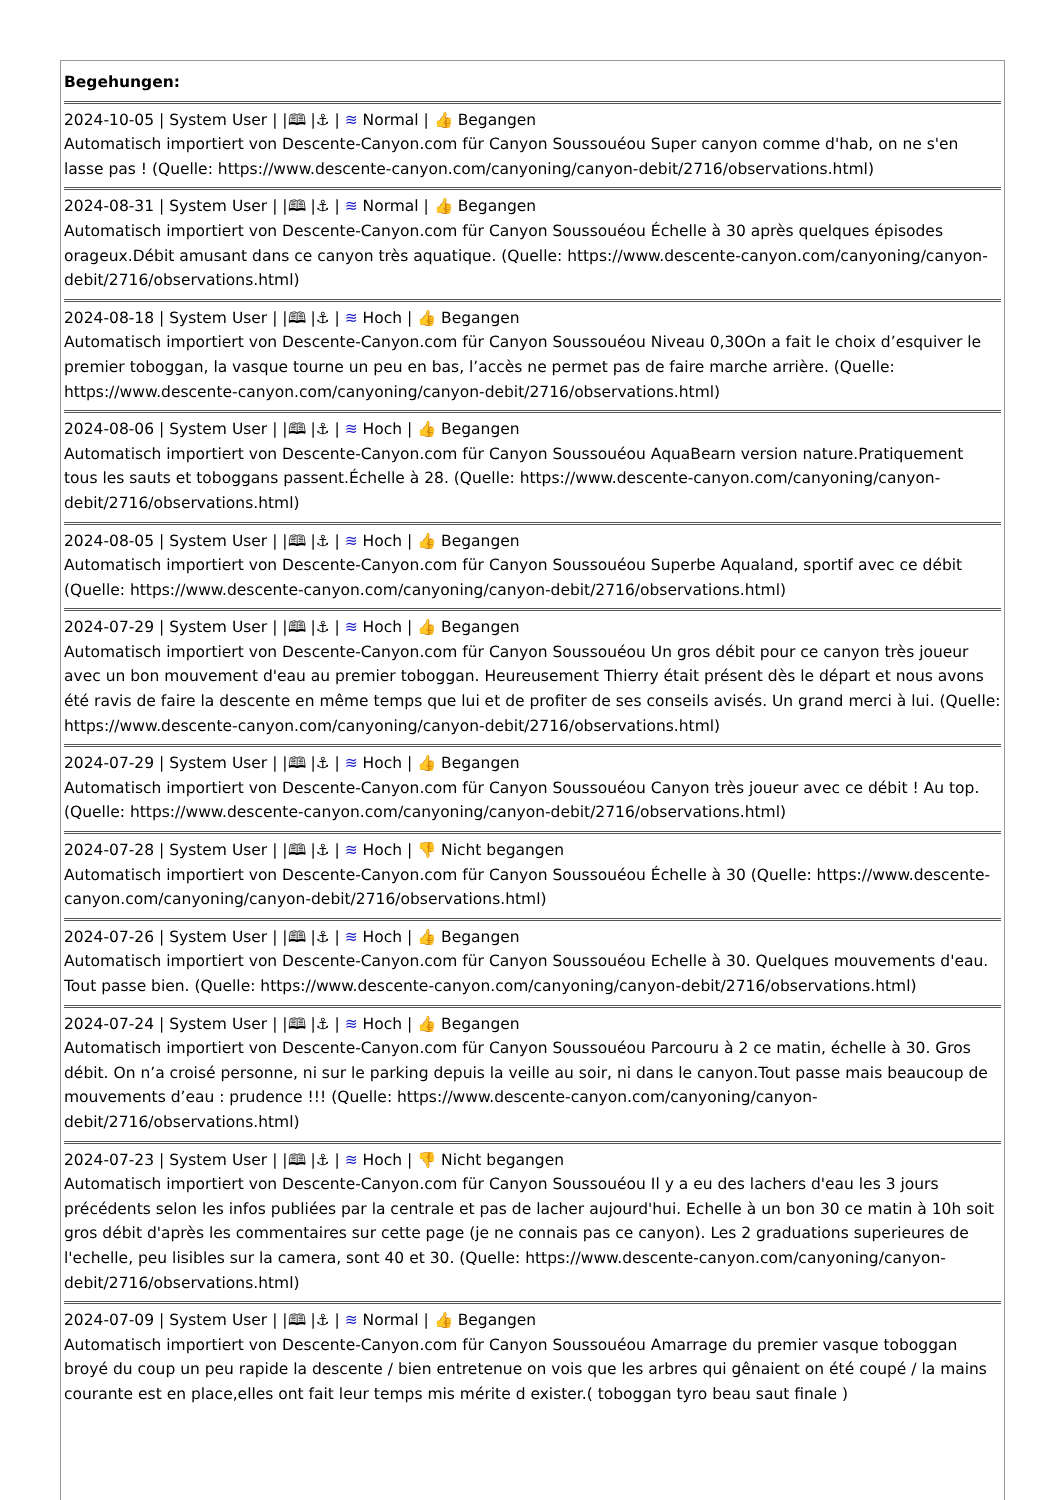| Begehungen: |
| 2024-10-05 / System User / /🕮 /⚓ / ≋ Normal / 👍 Begangen Automatisch importiert von Descente-Canyon.com für Canyon Soussouéou Super canyon comme d'hab, on ne s'en lasse pas ! (Quelle: https://www.descente-canyon.com/canyoning/canyon-debit/2716/observations.html) |
| 2024-08-31 / System User / /🕮 /⚓ / ≋ Normal / 👍 Begangen Automatisch importiert von Descente-Canyon.com für Canyon Soussouéou Échelle à 30 après quelques épisodes orageux.Débit amusant dans ce canyon très aquatique. (Quelle: https://www.descente-canyon.com/canyoning/canyon-debit/2716/observations.html) |
| 2024-08-18 / System User / /🕮 /⚓ / ≋ Hoch / 👍 Begangen Automatisch importiert von Descente-Canyon.com für Canyon Soussouéou Niveau 0,30On a fait le choix d’esquiver le premier toboggan, la vasque tourne un peu en bas, l’accès ne permet pas de faire marche arrière. (Quelle: https://www.descente-canyon.com/canyoning/canyon-debit/2716/observations.html) |
| 2024-08-06 / System User / /🕮 /⚓ / ≋ Hoch / 👍 Begangen Automatisch importiert von Descente-Canyon.com für Canyon Soussouéou AquaBearn version nature.Pratiquement tous les sauts et toboggans passent.Échelle à 28. (Quelle: https://www.descente-canyon.com/canyoning/canyon-debit/2716/observations.html) |
| 2024-08-05 / System User / /🕮 /⚓ / ≋ Hoch / 👍 Begangen Automatisch importiert von Descente-Canyon.com für Canyon Soussouéou Superbe Aqualand, sportif avec ce débit (Quelle: https://www.descente-canyon.com/canyoning/canyon-debit/2716/observations.html) |
| 2024-07-29 / System User / /🕮 /⚓ / ≋ Hoch / 👍 Begangen Automatisch importiert von Descente-Canyon.com für Canyon Soussouéou Un gros débit pour ce canyon très joueur avec un bon mouvement d'eau au premier toboggan. Heureusement Thierry était présent dès le départ et nous avons été ravis de faire la descente en même temps que lui et de profiter de ses conseils avisés. Un grand merci à lui. (Quelle: https://www.descente-canyon.com/canyoning/canyon-debit/2716/observations.html) |
| 2024-07-29 / System User / /🕮 /⚓ / ≋ Hoch / 👍 Begangen Automatisch importiert von Descente-Canyon.com für Canyon Soussouéou Canyon très joueur avec ce débit ! Au top. (Quelle: https://www.descente-canyon.com/canyoning/canyon-debit/2716/observations.html) |
| 2024-07-28 / System User / /🕮 /⚓ / ≋ Hoch / 👎 Nicht begangen Automatisch importiert von Descente-Canyon.com für Canyon Soussouéou Échelle à 30 (Quelle: https://www.descente-canyon.com/canyoning/canyon-debit/2716/observations.html) |
| 2024-07-26 / System User / /🕮 /⚓ / ≋ Hoch / 👍 Begangen Automatisch importiert von Descente-Canyon.com für Canyon Soussouéou Echelle à 30. Quelques mouvements d'eau. Tout passe bien. (Quelle: https://www.descente-canyon.com/canyoning/canyon-debit/2716/observations.html) |
| 2024-07-24 / System User / /🕮 /⚓ / ≋ Hoch / 👍 Begangen Automatisch importiert von Descente-Canyon.com für Canyon Soussouéou Parcouru à 2 ce matin, échelle à 30. Gros débit. On n’a croisé personne, ni sur le parking depuis la veille au soir, ni dans le canyon.Tout passe mais beaucoup de mouvements d’eau : prudence !!! (Quelle: https://www.descente-canyon.com/canyoning/canyon-debit/2716/observations.html) |
| 2024-07-23 / System User / /🕮 /⚓ / ≋ Hoch / 👎 Nicht begangen Automatisch importiert von Descente-Canyon.com für Canyon Soussouéou Il y a eu des lachers d'eau les 3 jours précédents selon les infos publiées par la centrale et pas de lacher aujourd'hui. Echelle à un bon 30 ce matin à 10h soit gros débit d'après les commentaires sur cette page (je ne connais pas ce canyon). Les 2 graduations superieures de l'echelle, peu lisibles sur la camera, sont 40 et 30. (Quelle: https://www.descente-canyon.com/canyoning/canyon-debit/2716/observations.html) |
| 2024-07-09 / System User / /🕮 /⚓ / ≋ Normal / 👍 Begangen Automatisch importiert von Descente-Canyon.com für Canyon Soussouéou Amarrage du premier vasque toboggan broyé du coup un peu rapide la descente / bien entretenue on vois que les arbres qui gênaient on été coupé / la mains courante est en place,elles ont fait leur temps mis mérite d exister.( toboggan tyro beau saut finale ) |